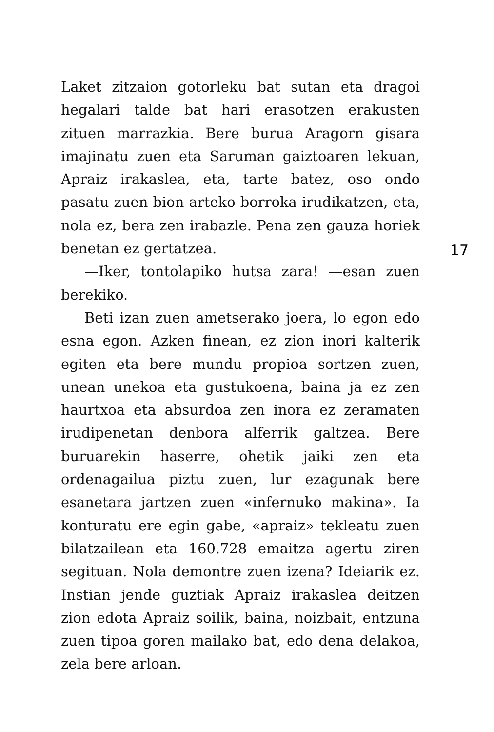Laket zitzaion gotorleku bat sutan eta dragoi hegalari talde bat hari erasotzen erakusten zituen marrazkia. Bere burua Aragorn gisara imajinatu zuen eta Saruman gaiztoaren lekuan, Apraiz irakaslea, eta, tarte batez, oso ondo pasatu zuen bion arteko borroka irudikatzen, eta, nola ez, bera zen irabazle. Pena zen gauza horiek benetan ez gertatzea.
—Iker, tontolapiko hutsa zara! —esan zuen berekiko.
Beti izan zuen ametserako joera, lo egon edo esna egon. Azken finean, ez zion inori kalterik egiten eta bere mundu propioa sortzen zuen, unean unekoa eta gustukoena, baina ja ez zen haurtxoa eta absurdoa zen inora ez zeramaten irudipenetan denbora alferrik galtzea. Bere buruarekin haserre, ohetik jaiki zen eta ordenagailua piztu zuen, lur ezagunak bere esanetara jartzen zuen «infernuko makina». Ia konturatu ere egin gabe, «apraiz» tekleatu zuen bilatzailean eta 160.728 emaitza agertu ziren segituan. Nola demontre zuen izena? Ideiarik ez. Instian jende guztiak Apraiz irakaslea deitzen zion edota Apraiz soilik, baina, noizbait, entzuna zuen tipoa goren mailako bat, edo dena delakoa, zela bere arloan.
17